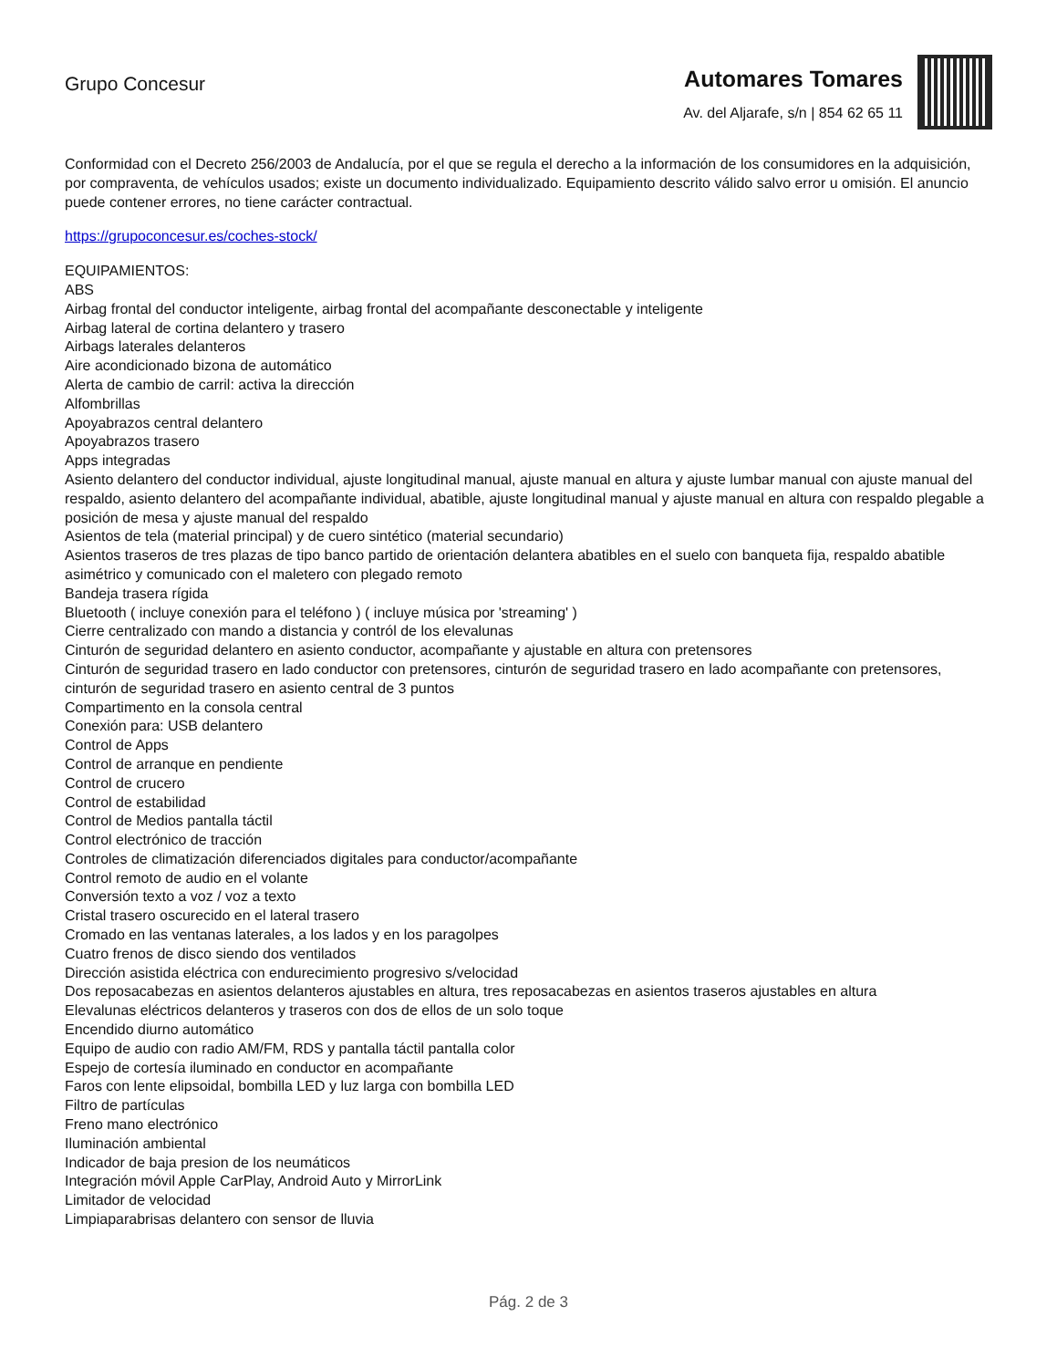Grupo Concesur
Automares Tomares
Av. del Aljarafe, s/n | 854 62 65 11
Conformidad con el Decreto 256/2003 de Andalucía, por el que se regula el derecho a la información de los consumidores en la adquisición, por compraventa, de vehículos usados; existe un documento individualizado. Equipamiento descrito válido salvo error u omisión. El anuncio puede contener errores, no tiene carácter contractual.
https://grupoconcesur.es/coches-stock/
EQUIPAMIENTOS:
ABS
Airbag frontal del conductor inteligente, airbag frontal del acompañante desconectable y inteligente
Airbag lateral de cortina delantero y trasero
Airbags laterales delanteros
Aire acondicionado bizona de automático
Alerta de cambio de carril: activa la dirección
Alfombrillas
Apoyabrazos central delantero
Apoyabrazos trasero
Apps integradas
Asiento delantero del conductor individual, ajuste longitudinal manual, ajuste manual en altura y ajuste lumbar manual con ajuste manual del respaldo, asiento delantero del acompañante individual, abatible, ajuste longitudinal manual y ajuste manual en altura con respaldo plegable a posición de mesa y ajuste manual del respaldo
Asientos de tela (material principal) y de cuero sintético (material secundario)
Asientos traseros de tres plazas de tipo banco partido de orientación delantera abatibles en el suelo con banqueta fija, respaldo abatible asimétrico y comunicado con el maletero con plegado remoto
Bandeja trasera rígida
Bluetooth ( incluye conexión para el teléfono ) ( incluye música por 'streaming' )
Cierre centralizado con mando a distancia y contról de los elevalunas
Cinturón de seguridad delantero en asiento conductor, acompañante y ajustable en altura con pretensores
Cinturón de seguridad trasero en lado conductor con pretensores, cinturón de seguridad trasero en lado acompañante con pretensores, cinturón de seguridad trasero en asiento central de 3 puntos
Compartimento en la consola central
Conexión para: USB delantero
Control de Apps
Control de arranque en pendiente
Control de crucero
Control de estabilidad
Control de Medios pantalla táctil
Control electrónico de tracción
Controles de climatización diferenciados digitales para conductor/acompañante
Control remoto de audio en el volante
Conversión texto a voz / voz a texto
Cristal trasero oscurecido en el lateral trasero
Cromado en las ventanas laterales, a los lados y en los paragolpes
Cuatro frenos de disco siendo dos ventilados
Dirección asistida eléctrica con endurecimiento progresivo s/velocidad
Dos reposacabezas en asientos delanteros ajustables en altura, tres reposacabezas en asientos traseros ajustables en altura
Elevalunas eléctricos delanteros y traseros con dos de ellos de un solo toque
Encendido diurno automático
Equipo de audio con radio AM/FM, RDS y pantalla táctil pantalla color
Espejo de cortesía iluminado en conductor en acompañante
Faros con lente elipsoidal, bombilla LED y luz larga con bombilla LED
Filtro de partículas
Freno mano electrónico
Iluminación ambiental
Indicador de baja presion de los neumáticos
Integración móvil Apple CarPlay, Android Auto y MirrorLink
Limitador de velocidad
Limpiaparabrisas delantero con sensor de lluvia
Pág. 2 de 3